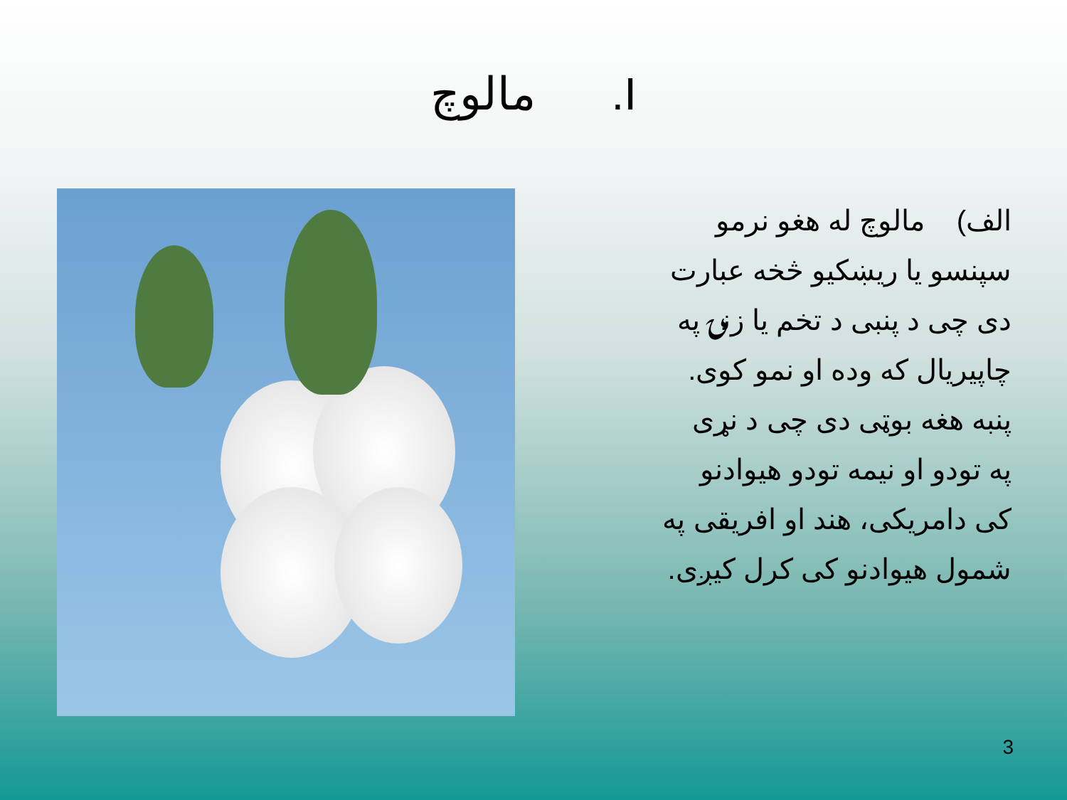I. مالوچ
الف) مالوچ له هغو نرمو
سپنسو یا ریښکیو څخه عبارت
دی چی د پنبی د تخم یا زنۍ په
چاپیریال که وده او نمو کوی.
پنبه هغه بوټی دی چی د نړی
په تودو او نیمه تودو هیوادنو
کی دامریکی، هند او افریقی په
شمول هیوادنو کی کرل کیږی.
3